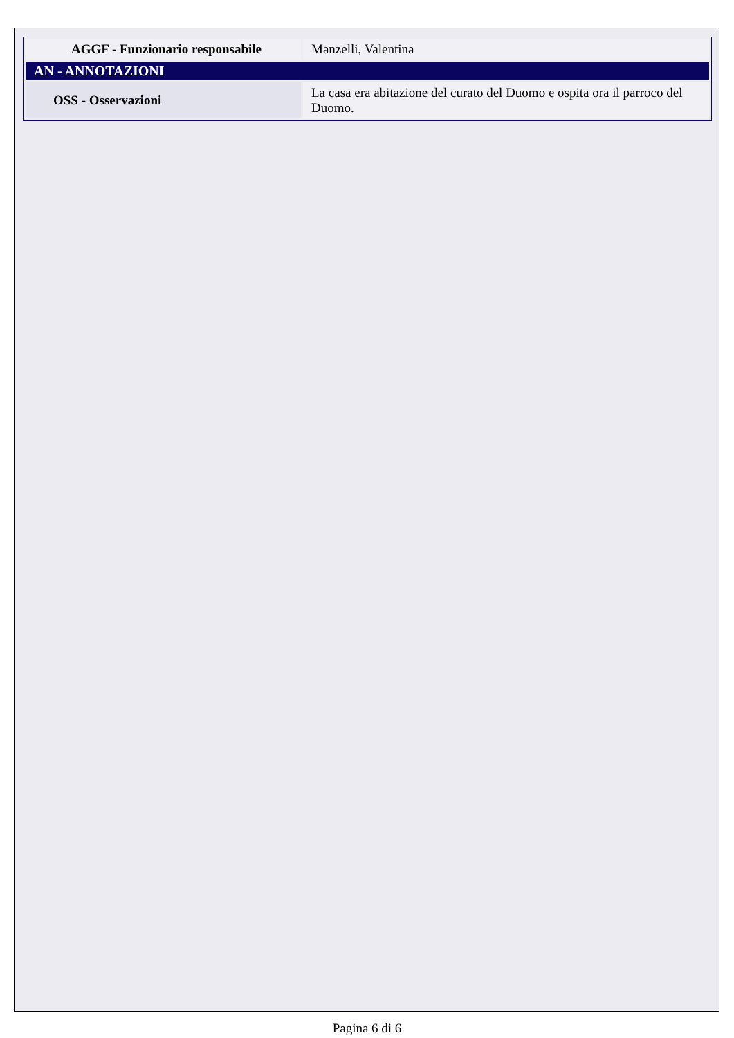| AGGF - Funzionario responsabile | Manzelli, Valentina |
| AN - ANNOTAZIONI | |
| OSS - Osservazioni | La casa era abitazione del curato del Duomo e ospita ora il parroco del Duomo. |
Pagina 6 di 6